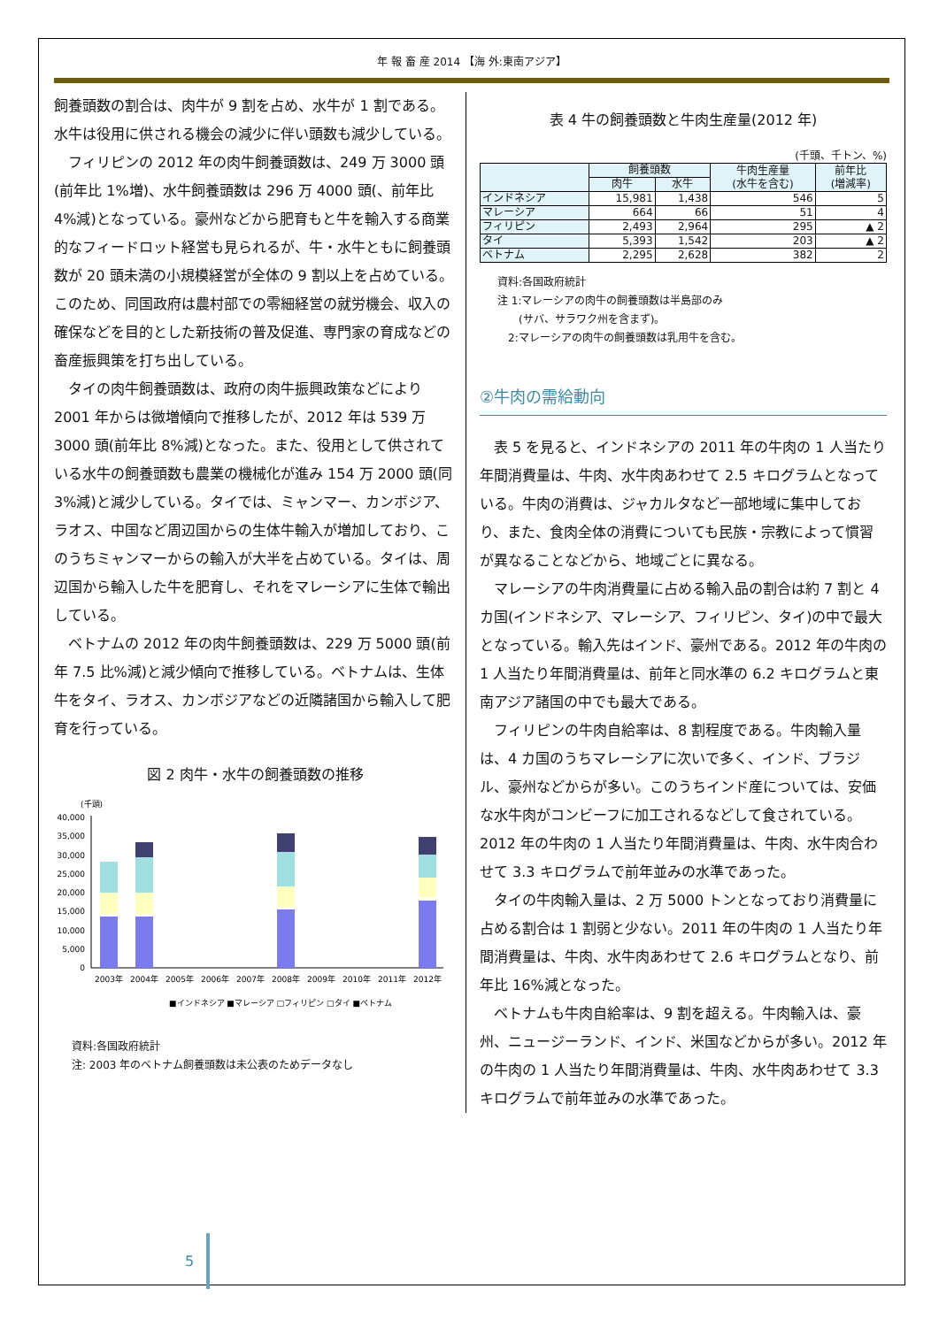年 報 畜 産 2014 【海 外:東南アジア】
飼養頭数の割合は、肉牛が 9 割を占め、水牛が 1 割である。水牛は役用に供される機会の減少に伴い頭数も減少している。
　フィリピンの 2012 年の肉牛飼養頭数は、249 万 3000 頭(前年比 1%増)、水牛飼養頭数は 296 万 4000 頭(、前年比 4%減)となっている。豪州などから肥育もと牛を輸入する商業的なフィードロット経営も見られるが、牛・水牛ともに飼養頭数が 20 頭未満の小規模経営が全体の 9 割以上を占めている。このため、同国政府は農村部での零細経営の就労機会、収入の確保などを目的とした新技術の普及促進、専門家の育成などの畜産振興策を打ち出している。
　タイの肉牛飼養頭数は、政府の肉牛振興政策などにより 2001 年からは微増傾向で推移したが、2012 年は 539 万 3000 頭(前年比 8%減)となった。また、役用として供されている水牛の飼養頭数も農業の機械化が進み 154 万 2000 頭(同 3%減)と減少している。タイでは、ミャンマー、カンボジア、ラオス、中国など周辺国からの生体牛輸入が増加しており、このうちミャンマーからの輸入が大半を占めている。タイは、周辺国から輸入した牛を肥育し、それをマレーシアに生体で輸出している。
　ベトナムの 2012 年の肉牛飼養頭数は、229 万 5000 頭(前年 7.5 比%減)と減少傾向で推移している。ベトナムは、生体牛をタイ、ラオス、カンボジアなどの近隣諸国から輸入して肥育を行っている。
図 2 肉牛・水牛の飼養頭数の推移
(千頭)
40,000
35,000
30,000
25,000
20,000
15,000
10,000
5,000
0
2003年
2004年
2005年
2006年
2007年
2008年
2009年
2010年
2011年
2012年
■インドネシア ■マレーシア □フィリピン □タイ ■ベトナム
資料:各国政府統計
注: 2003 年のベトナム飼養頭数は未公表のためデータなし
表 4 牛の飼養頭数と牛肉生産量(2012 年)
(千頭、千トン、%)
| | 飼養頭数 | | 牛肉生産量 (水牛を含む) | 前年比 (増減率) |
| --- | --- | --- | --- | --- |
| | 肉牛 | 水牛 | | |
| インドネシア | 15,981 | 1,438 | 546 | 5 |
| マレーシア | 664 | 66 | 51 | 4 |
| フィリピン | 2,493 | 2,964 | 295 | ▲ 2 |
| タイ | 5,393 | 1,542 | 203 | ▲ 2 |
| ベトナム | 2,295 | 2,628 | 382 | 2 |
資料:各国政府統計
注 1:マレーシアの肉牛の飼養頭数は半島部のみ
　　(サバ、サラワク州を含まず)。
　2:マレーシアの肉牛の飼養頭数は乳用牛を含む。
②牛肉の需給動向
　表 5 を見ると、インドネシアの 2011 年の牛肉の 1 人当たり年間消費量は、牛肉、水牛肉あわせて 2.5 キログラムとなっている。牛肉の消費は、ジャカルタなど一部地域に集中しており、また、食肉全体の消費についても民族・宗教によって慣習が異なることなどから、地域ごとに異なる。
　マレーシアの牛肉消費量に占める輸入品の割合は約 7 割と 4 カ国(インドネシア、マレーシア、フィリピン、タイ)の中で最大となっている。輸入先はインド、豪州である。2012 年の牛肉の 1 人当たり年間消費量は、前年と同水準の 6.2 キログラムと東南アジア諸国の中でも最大である。
　フィリピンの牛肉自給率は、8 割程度である。牛肉輸入量は、4 カ国のうちマレーシアに次いで多く、インド、ブラジル、豪州などからが多い。このうちインド産については、安価な水牛肉がコンビーフに加工されるなどして食されている。2012 年の牛肉の 1 人当たり年間消費量は、牛肉、水牛肉合わせて 3.3 キログラムで前年並みの水準であった。
　タイの牛肉輸入量は、2 万 5000 トンとなっており消費量に占める割合は 1 割弱と少ない。2011 年の牛肉の 1 人当たり年間消費量は、牛肉、水牛肉あわせて 2.6 キログラムとなり、前年比 16%減となった。
　ベトナムも牛肉自給率は、9 割を超える。牛肉輸入は、豪州、ニュージーランド、インド、米国などからが多い。2012 年の牛肉の 1 人当たり年間消費量は、牛肉、水牛肉あわせて 3.3 キログラムで前年並みの水準であった。
5